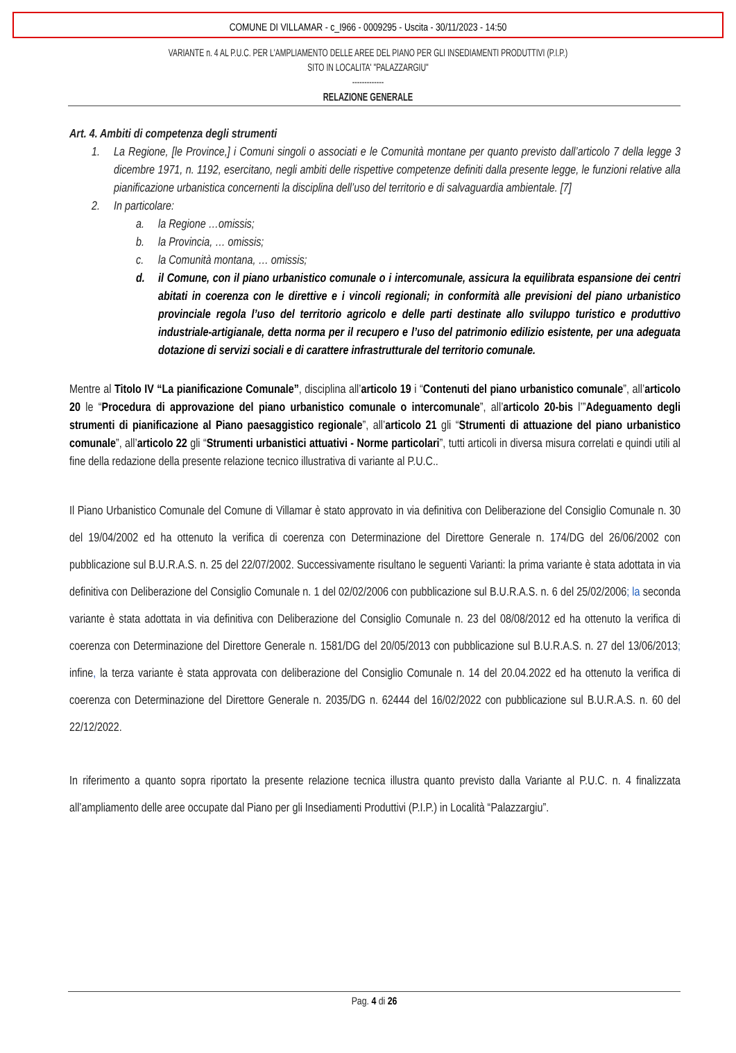COMUNE DI VILLAMAR - c_I966 - 0009295 - Uscita - 30/11/2023 - 14:50
VARIANTE n. 4 AL P.U.C. PER L'AMPLIAMENTO DELLE AREE DEL PIANO PER GLI INSEDIAMENTI PRODUTTIVI (P.I.P.)
SITO IN LOCALITA' "PALAZZARGIU"
-------------
RELAZIONE GENERALE
Art. 4. Ambiti di competenza degli strumenti
1. La Regione, [le Province,] i Comuni singoli o associati e le Comunità montane per quanto previsto dall’articolo 7 della legge 3 dicembre 1971, n. 1192, esercitano, negli ambiti delle rispettive competenze definiti dalla presente legge, le funzioni relative alla pianificazione urbanistica concernenti la disciplina dell’uso del territorio e di salvaguardia ambientale. [7]
2. In particolare:
a. la Regione …omissis;
b. la Provincia, … omissis;
c. la Comunità montana, … omissis;
d. il Comune, con il piano urbanistico comunale o i intercomunale, assicura la equilibrata espansione dei centri abitati in coerenza con le direttive e i vincoli regionali; in conformità alle previsioni del piano urbanistico provinciale regola l’uso del territorio agricolo e delle parti destinate allo sviluppo turistico e produttivo industriale-artigianale, detta norma per il recupero e l’uso del patrimonio edilizio esistente, per una adeguata dotazione di servizi sociali e di carattere infrastrutturale del territorio comunale.
Mentre al Titolo IV “La pianificazione Comunale”, disciplina all’articolo 19 i “Contenuti del piano urbanistico comunale”, all’articolo 20 le “Procedura di approvazione del piano urbanistico comunale o intercomunale”, all’articolo 20-bis l’”Adeguamento degli strumenti di pianificazione al Piano paesaggistico regionale”, all’articolo 21 gli “Strumenti di attuazione del piano urbanistico comunale”, all’articolo 22 gli “Strumenti urbanistici attuativi - Norme particolari”, tutti articoli in diversa misura correlati e quindi utili al fine della redazione della presente relazione tecnico illustrativa di variante al P.U.C..
Il Piano Urbanistico Comunale del Comune di Villamar è stato approvato in via definitiva con Deliberazione del Consiglio Comunale n. 30 del 19/04/2002 ed ha ottenuto la verifica di coerenza con Determinazione del Direttore Generale n. 174/DG del 26/06/2002 con pubblicazione sul B.U.R.A.S. n. 25 del 22/07/2002. Successivamente risultano le seguenti Varianti: la prima variante è stata adottata in via definitiva con Deliberazione del Consiglio Comunale n. 1 del 02/02/2006 con pubblicazione sul B.U.R.A.S. n. 6 del 25/02/2006; la seconda variante è stata adottata in via definitiva con Deliberazione del Consiglio Comunale n. 23 del 08/08/2012 ed ha ottenuto la verifica di coerenza con Determinazione del Direttore Generale n. 1581/DG del 20/05/2013 con pubblicazione sul B.U.R.A.S. n. 27 del 13/06/2013; infine, la terza variante è stata approvata con deliberazione del Consiglio Comunale n. 14 del 20.04.2022 ed ha ottenuto la verifica di coerenza con Determinazione del Direttore Generale n. 2035/DG n. 62444 del 16/02/2022 con pubblicazione sul B.U.R.A.S. n. 60 del 22/12/2022.
In riferimento a quanto sopra riportato la presente relazione tecnica illustra quanto previsto dalla Variante al P.U.C. n. 4 finalizzata all’ampliamento delle aree occupate dal Piano per gli Insediamenti Produttivi (P.I.P.) in Località “Palazzargiu”.
Pag. 4 di 26